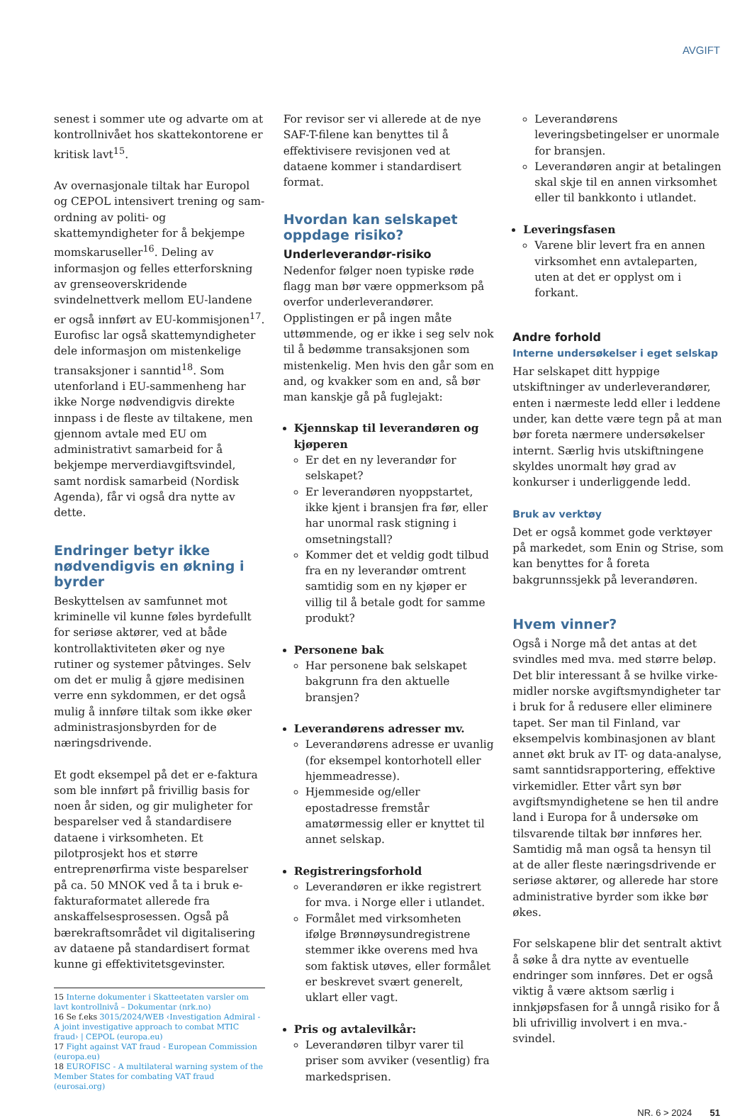AVGIFT
senest i sommer ute og advarte om at kontrollnivået hos skattekontorene er kritisk lavt<sup>15</sup>.
Av overnasjonale tiltak har Europol og CEPOL intensivert trening og sam­ordning av politi- og skattemyndigheter for å bekjempe momskaruseller<sup>16</sup>. Deling av informasjon og felles etter­forskning av grenseoverskridende svindelnettverk mellom EU-landene er også innført av EU-kommisjonen<sup>17</sup>. Eurofisc lar også skattemyndigheter dele informasjon om mistenkelige transaksjoner i sanntid<sup>18</sup>. Som utenforland i EU-sammenheng har ikke Norge nødvendigvis direkte innpass i de fleste av tiltakene, men gjennom avtale med EU om administrativt samarbeid for å bekjempe merverdiavgiftsvindel, samt nordisk samarbeid (Nordisk Agenda), får vi også dra nytte av dette.
Endringer betyr ikke nødvendigvis en økning i byrder
Beskyttelsen av samfunnet mot kriminelle vil kunne føles byrdefullt for seriøse aktører, ved at både kontroll­aktiviteten øker og nye rutiner og systemer påtvinges. Selv om det er mulig å gjøre medisinen verre enn sykdommen, er det også mulig å innføre tiltak som ikke øker administrasjons­byrden for de næringsdrivende.
Et godt eksempel på det er e-faktura som ble innført på frivillig basis for noen år siden, og gir muligheter for besparelser ved å standardisere dataene i virksomheten. Et pilotprosjekt hos et større entreprenør­firma viste besparelser på ca. 50 MNOK ved å ta i bruk e-fakturaformatet allerede fra anskaffelsesprosessen. Også på bærekraftsområdet vil digitalisering av dataene på standardisert format kunne gi effektivitetsgevinster.
15 Interne dokumenter i Skatteetaten varsler om lavt kontrollnivå – Dokumentar (nrk.no)
16 Se f.eks 3015/2024/WEB ‹Investigation Admiral - A joint investigative approach to combat MTIC fraud› | CEPOL (europa.eu)
17 Fight against VAT fraud - European Commission (europa.eu)
18 EUROFISC - A multilateral warning system of the Member States for combating VAT fraud (eurosai.org)
For revisor ser vi allerede at de nye SAF-T-filene kan benyttes til å effektivisere revisjonen ved at dataene kommer i standardisert format.
Hvordan kan selskapet oppdage risiko?
Underleverandør-risiko
Nedenfor følger noen typiske røde flagg man bør være oppmerksom på overfor underleverandører. Opplistingen er på ingen måte uttømmende, og er ikke i seg selv nok til å bedømme transaksjonen som mistenkelig. Men hvis den går som en and, og kvakker som en and, så bør man kanskje gå på fuglejakt:
Kjennskap til leverandøren og kjøperen
Er det en ny leverandør for selskapet?
Er leverandøren nyoppstartet, ikke kjent i bransjen fra før, eller har unormal rask stigning i omsetnings­tall?
Kommer det et veldig godt tilbud fra en ny leverandør omtrent samtidig som en ny kjøper er villig til å betale godt for samme produkt?
Personene bak
Har personene bak selskapet bakgrunn fra den aktuelle bransjen?
Leverandørens adresser mv.
Leverandørens adresse er uvanlig (for eksempel kontorhotell eller hjemmeadresse).
Hjemmeside og/eller epostadresse fremstår amatørmessig eller er knyttet til annet selskap.
Registreringsforhold
Leverandøren er ikke registrert for mva. i Norge eller i utlandet.
Formålet med virksomheten ifølge Brønnøysundregistrene stemmer ikke overens med hva som faktisk utøves, eller formålet er beskrevet svært generelt, uklart eller vagt.
Pris og avtalevilkår:
Leverandøren tilbyr varer til priser som avviker (vesentlig) fra markeds­prisen.
Leverandørens leveringsbetingelser er unormale for bransjen.
Leverandøren angir at betalingen skal skje til en annen virksomhet eller til bankkonto i utlandet.
Leveringsfasen
Varene blir levert fra en annen virksomhet enn avtaleparten, uten at det er opplyst om i forkant.
Andre forhold
Interne undersøkelser i eget selskap
Har selskapet ditt hyppige utskiftninger av underleverandører, enten i nærmeste ledd eller i leddene under, kan dette være tegn på at man bør foreta nærmere undersøkelser internt. Særlig hvis utskiftningene skyldes unormalt høy grad av konkurser i underliggende ledd.
Bruk av verktøy
Det er også kommet gode verktøyer på markedet, som Enin og Strise, som kan benyttes for å foreta bakgrunnssjekk på leverandøren.
Hvem vinner?
Også i Norge må det antas at det svindles med mva. med større beløp. Det blir interessant å se hvilke virke­midler norske avgiftsmyndigheter tar i bruk for å redusere eller eliminere tapet. Ser man til Finland, var eksempelvis kombinasjonen av blant annet økt bruk av IT- og data-analyse, samt sanntids­rapportering, effektive virkemidler. Etter vårt syn bør avgiftsmyndighetene se hen til andre land i Europa for å under­søke om tilsvarende tiltak bør innføres her. Samtidig må man også ta hensyn til at de aller fleste næringsdrivende er seriøse aktører, og allerede har store administrative byrder som ikke bør økes.
For selskapene blir det sentralt aktivt å søke å dra nytte av eventuelle endringer som innføres. Det er også viktig å være aktsom særlig i innkjøpsfasen for å unngå risiko for å bli ufrivillig involvert i en mva.-svindel.
NR. 6 > 2024 51